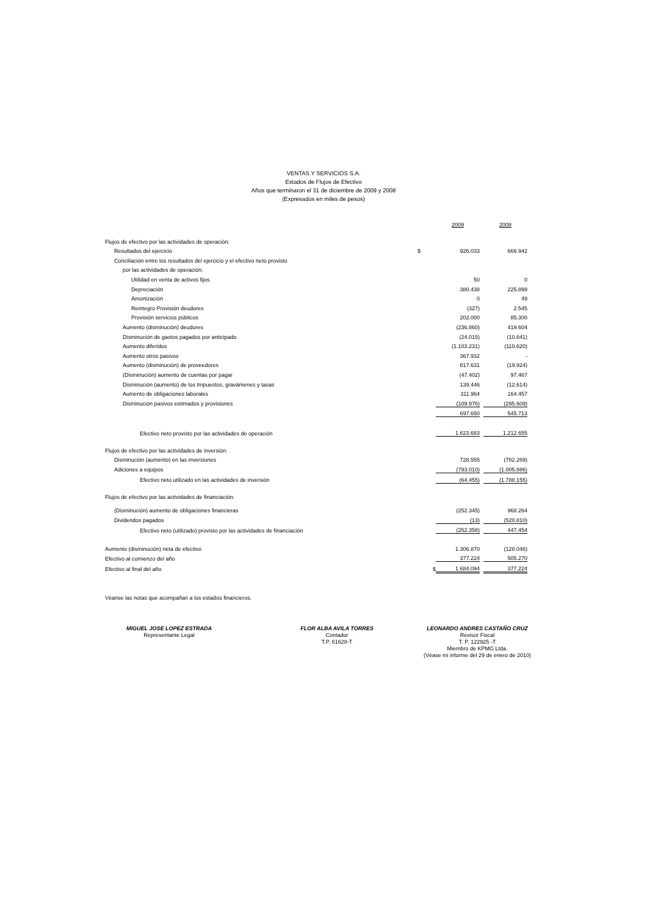VENTAS Y SERVICIOS S.A.
Estados de Flujos de Efectivo
Años que terminaron el 31 de diciembre de 2009 y 2008
(Expresados en miles de pesos)
| | | 2009 | | 2008 |
| Flujos de efectivo por las actividades de operación: | | | | |
| Resultados del ejercicio | $ | 926.033 | | 666.942 |
| Conciliación entre los resultados del ejercicio y el efectivo neto provisto | | | | |
| por las actividades de operación: | | | | |
| Utilidad en venta de activos fijos | | 50 | | 0 |
| Depreciación | | 380.438 | | 225.899 |
| Amortización | | 0 | | 49 |
| Reintegro Provisión deudores | | (327) | | 2.545 |
| Provisión servicios públicos | | 202.000 | | 85.300 |
| Aumento (disminución) deudores | | (236.860) | | 419.604 |
| Disminución de gastos pagados por anticipado | | (24.015) | | (10.841) |
| Aumento diferidos | | (1.103.231) | | (110.620) |
| Aumento otros pasivos | | 367.932 | | - |
| Aumento (disminución) de proveedores | | 817.631 | | (19.924) |
| (Disminución) aumento de cuentas por pagar | | (47.402) | | 97.467 |
| Disminución (aumento) de los Impuestos, gravámenes y tasas | | 139.446 | | (12.614) |
| Aumento de obligaciones laborales | | 311.964 | | 164.457 |
| Disminución pasivos estimados y provisiones | | (109.976) | | (295.609) |
| | | 697.650 | | 545.713 |
| Efectivo neto provisto por las actividades de operación | | 1.623.683 | | 1.212.655 |
| Flujos de efectivo por las actividades de inversión: | | | | |
| Disminución (aumento) en las inversiones | | 728.555 | | (782.269) |
| Adiciones a equipos | | (793.010) | | (1.005.886) |
| Efectivo neto utilizado en las actividades de inversión | | (64.455) | | (1.788.155) |
| Flujos de efectivo por las actividades de financiación: | | | | |
| (Disminución) aumento de obligaciones financieras | | (252.345) | | 968.264 |
| Dividendos pagados | | (13) | | (520.810) |
| Efectivo neto (utilizado) provisto por las actividades de financiación | | (252.358) | | 447.454 |
| Aumento (disminución) neta de efectivo | | 1.306.870 | | (128.046) |
| Efectivo al comienzo del año | | 377.224 | | 505.270 |
| Efectivo al final del año | $ | 1.684.094 | | 377.224 |
Véanse las notas que acompañan a los estados financieros.
MIGUEL JOSE LOPEZ ESTRADA
Representante Legal
FLOR ALBA AVILA TORRES
Contador
T.P. 61628-T
LEONARDO ANDRES CASTAÑO CRUZ
Revisor Fiscal
T. P. 122925 -T
Miembro de KPMG Ltda.
(Véase mi informe del 29 de enero de 2010)